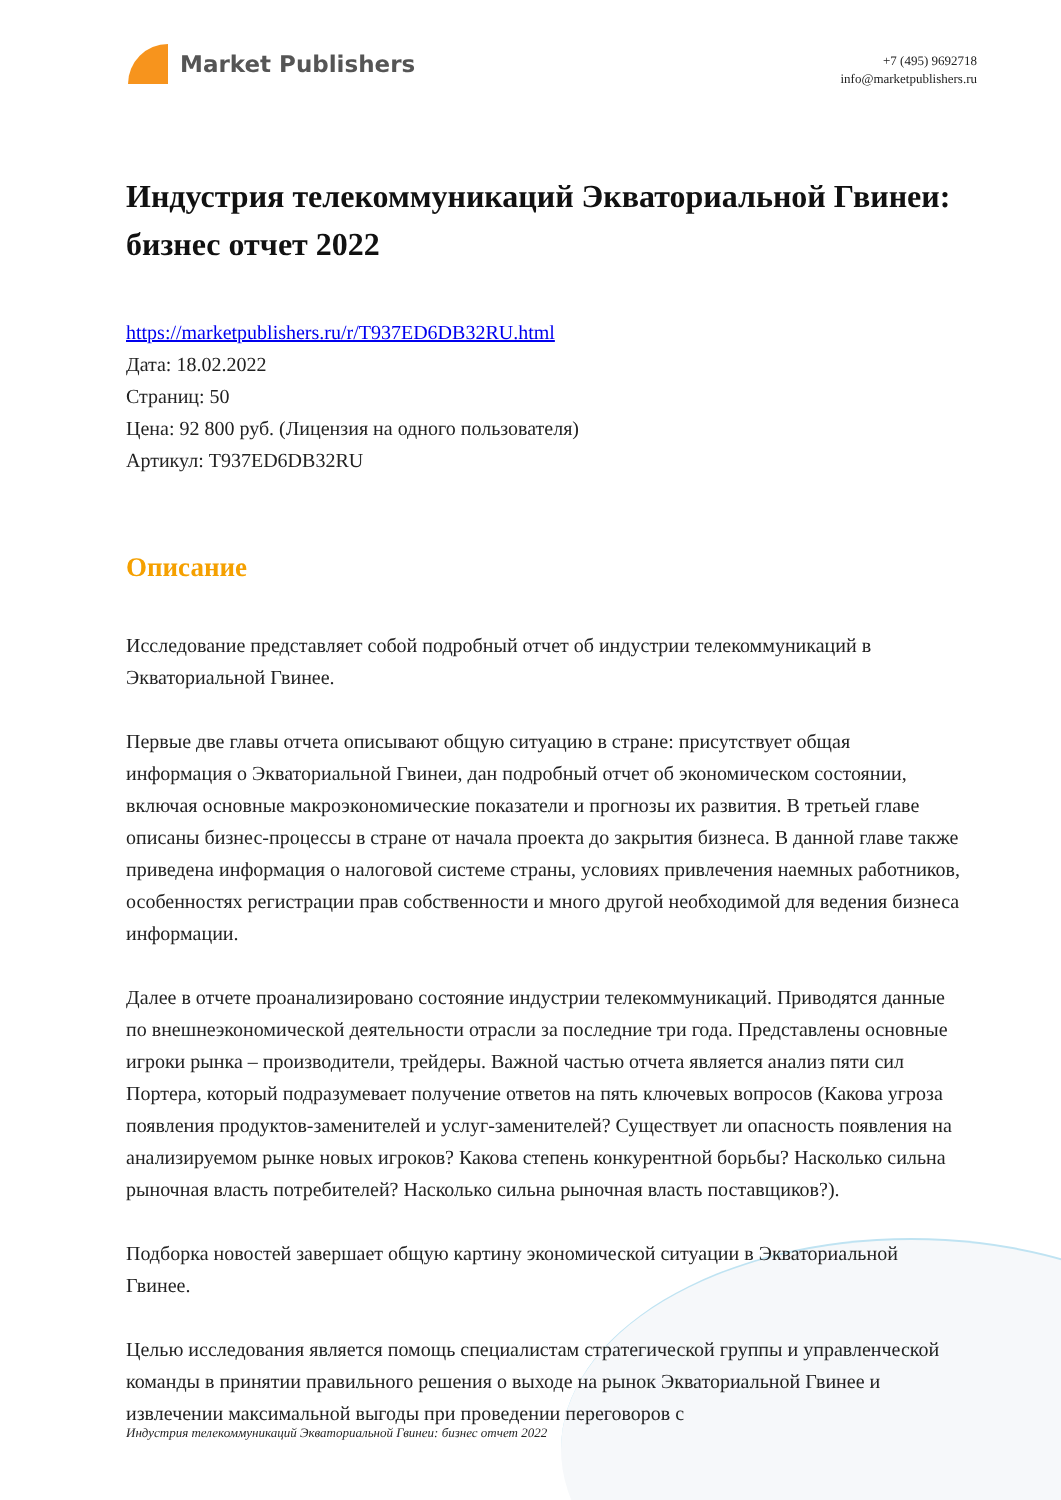Market Publishers
+7 (495) 9692718
info@marketpublishers.ru
Индустрия телекоммуникаций Экваториальной Гвинеи: бизнес отчет 2022
https://marketpublishers.ru/r/T937ED6DB32RU.html
Дата: 18.02.2022
Страниц: 50
Цена: 92 800 руб. (Лицензия на одного пользователя)
Артикул: T937ED6DB32RU
Описание
Исследование представляет собой подробный отчет об индустрии телекоммуникаций в Экваториальной Гвинее.
Первые две главы отчета описывают общую ситуацию в стране: присутствует общая информация о Экваториальной Гвинеи, дан подробный отчет об экономическом состоянии, включая основные макроэкономические показатели и прогнозы их развития. В третьей главе описаны бизнес-процессы в стране от начала проекта до закрытия бизнеса. В данной главе также приведена информация о налоговой системе страны, условиях привлечения наемных работников, особенностях регистрации прав собственности и много другой необходимой для ведения бизнеса информации.
Далее в отчете проанализировано состояние индустрии телекоммуникаций. Приводятся данные по внешнеэкономической деятельности отрасли за последние три года. Представлены основные игроки рынка – производители, трейдеры. Важной частью отчета является анализ пяти сил Портера, который подразумевает получение ответов на пять ключевых вопросов (Какова угроза появления продуктов-заменителей и услуг-заменителей? Существует ли опасность появления на анализируемом рынке новых игроков? Какова степень конкурентной борьбы? Насколько сильна рыночная власть потребителей? Насколько сильна рыночная власть поставщиков?).
Подборка новостей завершает общую картину экономической ситуации в Экваториальной Гвинее.
Целью исследования является помощь специалистам стратегической группы и управленческой команды в принятии правильного решения о выходе на рынок Экваториальной Гвинее и извлечении максимальной выгоды при проведении переговоров с
Индустрия телекоммуникаций Экваториальной Гвинеи: бизнес отчет 2022